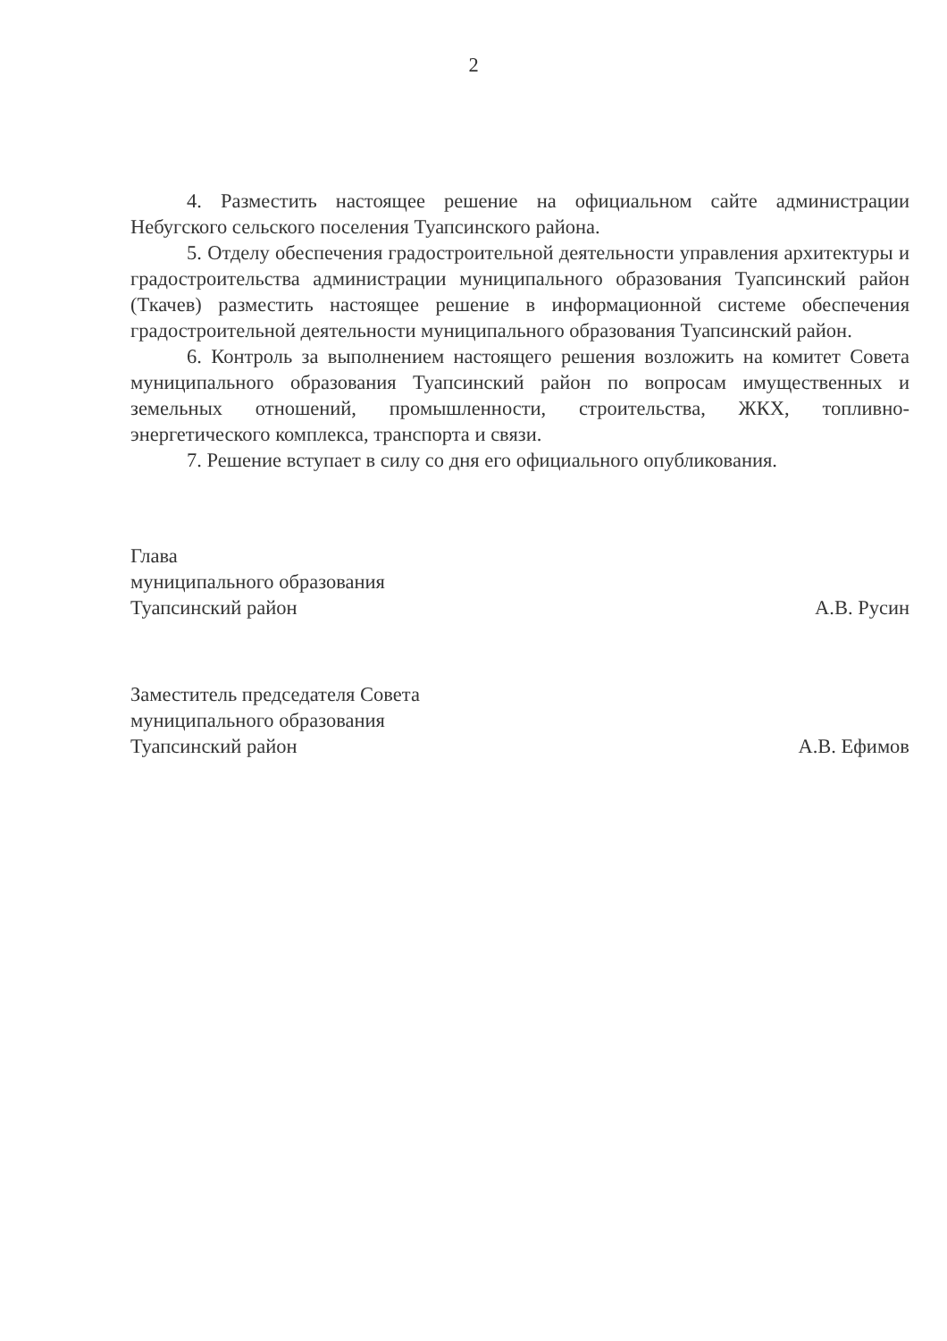2
4. Разместить настоящее решение на официальном сайте администрации Небугского сельского поселения Туапсинского района.
5. Отделу обеспечения градостроительной деятельности управления архитектуры и градостроительства администрации муниципального образования Туапсинский район (Ткачев) разместить настоящее решение в информационной системе обеспечения градостроительной деятельности муниципального образования Туапсинский район.
6. Контроль за выполнением настоящего решения возложить на комитет Совета муниципального образования Туапсинский район по вопросам имущественных и земельных отношений, промышленности, строительства, ЖКХ, топливно-энергетического комплекса, транспорта и связи.
7. Решение вступает в силу со дня его официального опубликования.
Глава
муниципального образования
Туапсинский район
А.В. Русин
Заместитель председателя Совета
муниципального образования
Туапсинский район
А.В. Ефимов